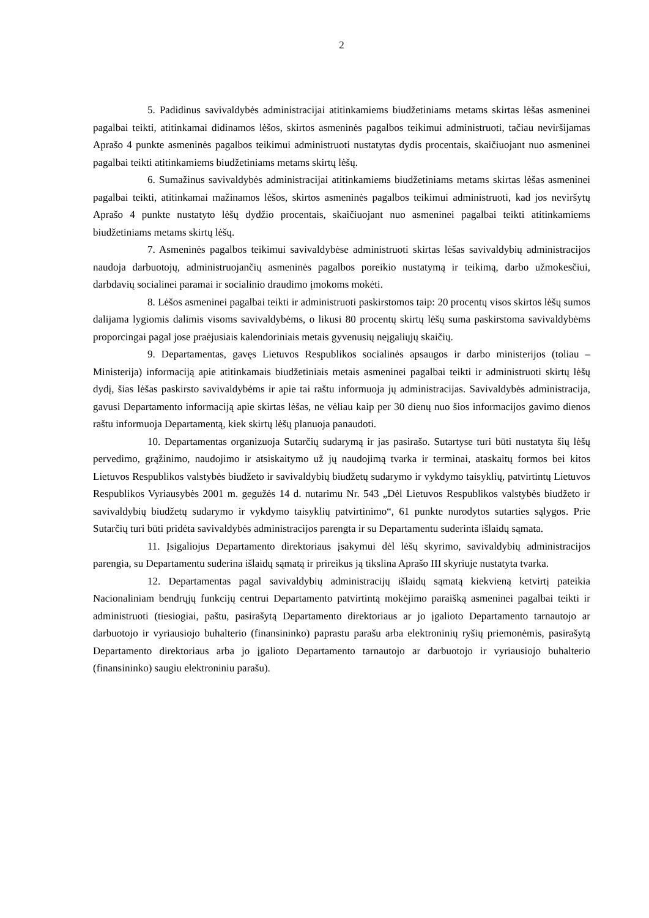2
5. Padidinus savivaldybės administracijai atitinkamiems biudžetiniams metams skirtas lėšas asmeninei pagalbai teikti, atitinkamai didinamos lėšos, skirtos asmeninės pagalbos teikimui administruoti, tačiau neviršijamas Aprašo 4 punkte asmeninės pagalbos teikimui administruoti nustatytas dydis procentais, skaičiuojant nuo asmeninei pagalbai teikti atitinkamiems biudžetiniams metams skirtų lėšų.
6. Sumažinus savivaldybės administracijai atitinkamiems biudžetiniams metams skirtas lėšas asmeninei pagalbai teikti, atitinkamai mažinamos lėšos, skirtos asmeninės pagalbos teikimui administruoti, kad jos neviršytų Aprašo 4 punkte nustatyto lėšų dydžio procentais, skaičiuojant nuo asmeninei pagalbai teikti atitinkamiems biudžetiniams metams skirtų lėšų.
7. Asmeninės pagalbos teikimui savivaldybėse administruoti skirtas lėšas savivaldybių administracijos naudoja darbuotojų, administruojančių asmeninės pagalbos poreikio nustatymą ir teikimą, darbo užmokesčiui, darbdavių socialinei paramai ir socialinio draudimo įmokoms mokėti.
8. Lėšos asmeninei pagalbai teikti ir administruoti paskirstomos taip: 20 procentų visos skirtos lėšų sumos dalijama lygiomis dalimis visoms savivaldybėms, o likusi 80 procentų skirtų lėšų suma paskirstoma savivaldybėms proporcingai pagal jose praėjusiais kalendoriniais metais gyvenusių neįgaliųjų skaičių.
9. Departamentas, gavęs Lietuvos Respublikos socialinės apsaugos ir darbo ministerijos (toliau – Ministerija) informaciją apie atitinkamais biudžetiniais metais asmeninei pagalbai teikti ir administruoti skirtų lėšų dydį, šias lėšas paskirsto savivaldybėms ir apie tai raštu informuoja jų administracijas. Savivaldybės administracija, gavusi Departamento informaciją apie skirtas lėšas, ne vėliau kaip per 30 dienų nuo šios informacijos gavimo dienos raštu informuoja Departamentą, kiek skirtų lėšų planuoja panaudoti.
10. Departamentas organizuoja Sutarčių sudarymą ir jas pasirašo. Sutartyse turi būti nustatyta šių lėšų pervedimo, grąžinimo, naudojimo ir atsiskaitymo už jų naudojimą tvarka ir terminai, ataskaitų formos bei kitos Lietuvos Respublikos valstybės biudžeto ir savivaldybių biudžetų sudarymo ir vykdymo taisyklių, patvirtintų Lietuvos Respublikos Vyriausybės 2001 m. gegužės 14 d. nutarimu Nr. 543 „Dėl Lietuvos Respublikos valstybės biudžeto ir savivaldybių biudžetų sudarymo ir vykdymo taisyklių patvirtinimo“, 61 punkte nurodytos sutarties sąlygos. Prie Sutarčių turi būti pridėta savivaldybės administracijos parengta ir su Departamentu suderinta išlaidų sąmata.
11. Įsigaliojus Departamento direktoriaus įsakymui dėl lėšų skyrimo, savivaldybių administracijos parengia, su Departamentu suderina išlaidų sąmatą ir prireikus ją tikslina Aprašo III skyriuje nustatyta tvarka.
12. Departamentas pagal savivaldybių administracijų išlaidų sąmatą kiekvieną ketvirtį pateikia Nacionaliniam bendrųjų funkcijų centrui Departamento patvirtintą mokėjimo paraišką asmeninei pagalbai teikti ir administruoti (tiesiogiai, paštu, pasirašytą Departamento direktoriaus ar jo įgalioto Departamento tarnautojo ar darbuotojo ir vyriausiojo buhalterio (finansininko) paprastu parašu arba elektroninių ryšių priemonėmis, pasirašytą Departamento direktoriaus arba jo įgalioto Departamento tarnautojo ar darbuotojo ir vyriausiojo buhalterio (finansininko) saugiu elektroniniu parašu).